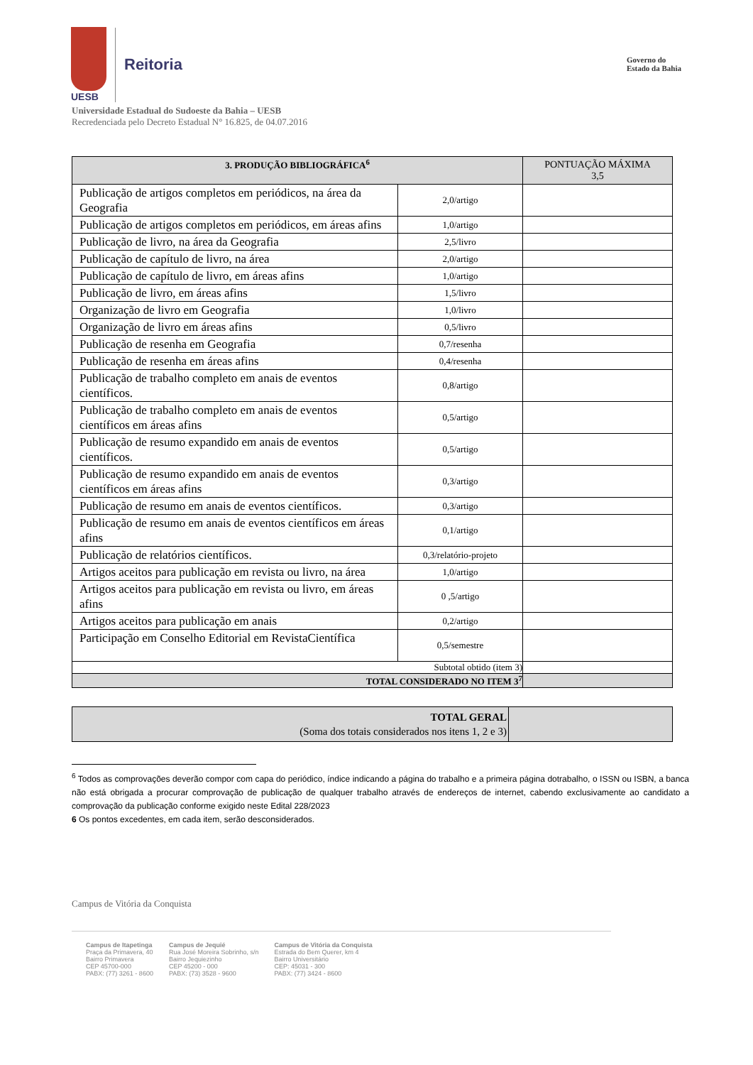UESB
Reitoria
Governo do
Estado da Bahia
Universidade Estadual do Sudoeste da Bahia – UESB
Recredenciada pelo Decreto Estadual N° 16.825, de 04.07.2016
| 3. PRODUÇÃO BIBLIOGRÁFICA<sup>6</sup> | | PONTUAÇÃO MÁXIMA 3,5 |
| --- | --- | --- |
| Publicação de artigos completos em periódicos, na área da Geografia | 2,0/artigo | |
| Publicação de artigos completos em periódicos, em áreas afins | 1,0/artigo | |
| Publicação de livro, na área da Geografia | 2,5/livro | |
| Publicação de capítulo de livro, na área | 2,0/artigo | |
| Publicação de capítulo de livro, em áreas afins | 1,0/artigo | |
| Publicação de livro, em áreas afins | 1,5/livro | |
| Organização de livro em Geografia | 1,0/livro | |
| Organização de livro em áreas afins | 0,5/livro | |
| Publicação de resenha em Geografia | 0,7/resenha | |
| Publicação de resenha em áreas afins | 0,4/resenha | |
| Publicação de trabalho completo em anais de eventos científicos. | 0,8/artigo | |
| Publicação de trabalho completo em anais de eventos científicos em áreas afins | 0,5/artigo | |
| Publicação de resumo expandido em anais de eventos científicos. | 0,5/artigo | |
| Publicação de resumo expandido em anais de eventos científicos em áreas afins | 0,3/artigo | |
| Publicação de resumo em anais de eventos científicos. | 0,3/artigo | |
| Publicação de resumo em anais de eventos científicos em áreas afins | 0,1/artigo | |
| Publicação de relatórios científicos. | 0,3/relatório-projeto | |
| Artigos aceitos para publicação em revista ou livro, na área | 1,0/artigo | |
| Artigos aceitos para publicação em revista ou livro, em áreas afins | 0 ,5/artigo | |
| Artigos aceitos para publicação em anais | 0,2/artigo | |
| Participação em Conselho Editorial em RevistaCientífica | 0,5/semestre | |
| Subtotal obtido (item 3) | | |
| TOTAL CONSIDERADO NO ITEM 3<sup>7</sup> | | |
| TOTAL GERAL (Soma dos totais considerados nos itens 1, 2 e 3) | |
<sup>6</sup> Todos as comprovações deverão compor com capa do periódico, índice indicando a página do trabalho e a primeira página dotrabalho, o ISSN ou ISBN, a banca não está obrigada a procurar comprovação de publicação de qualquer trabalho através de endereços de internet, cabendo exclusivamente ao candidato a comprovação da publicação conforme exigido neste Edital 228/2023
6 Os pontos excedentes, em cada item, serão desconsiderados.
Campus de Vitória da Conquista
Campus de Itapetinga
Praça da Primavera, 40
Bairro Primavera
CEP 45700-000
PABX: (77) 3261 - 8600
Campus de Jequié
Rua José Moreira Sobrinho, s/n
Bairro Jequiezinho
CEP 45200 - 000
PABX: (73) 3528 - 9600
Campus de Vitória da Conquista
Estrada do Bem Querer, km 4
Bairro Universitário
CEP: 45031 - 300
PABX: (77) 3424 - 8600